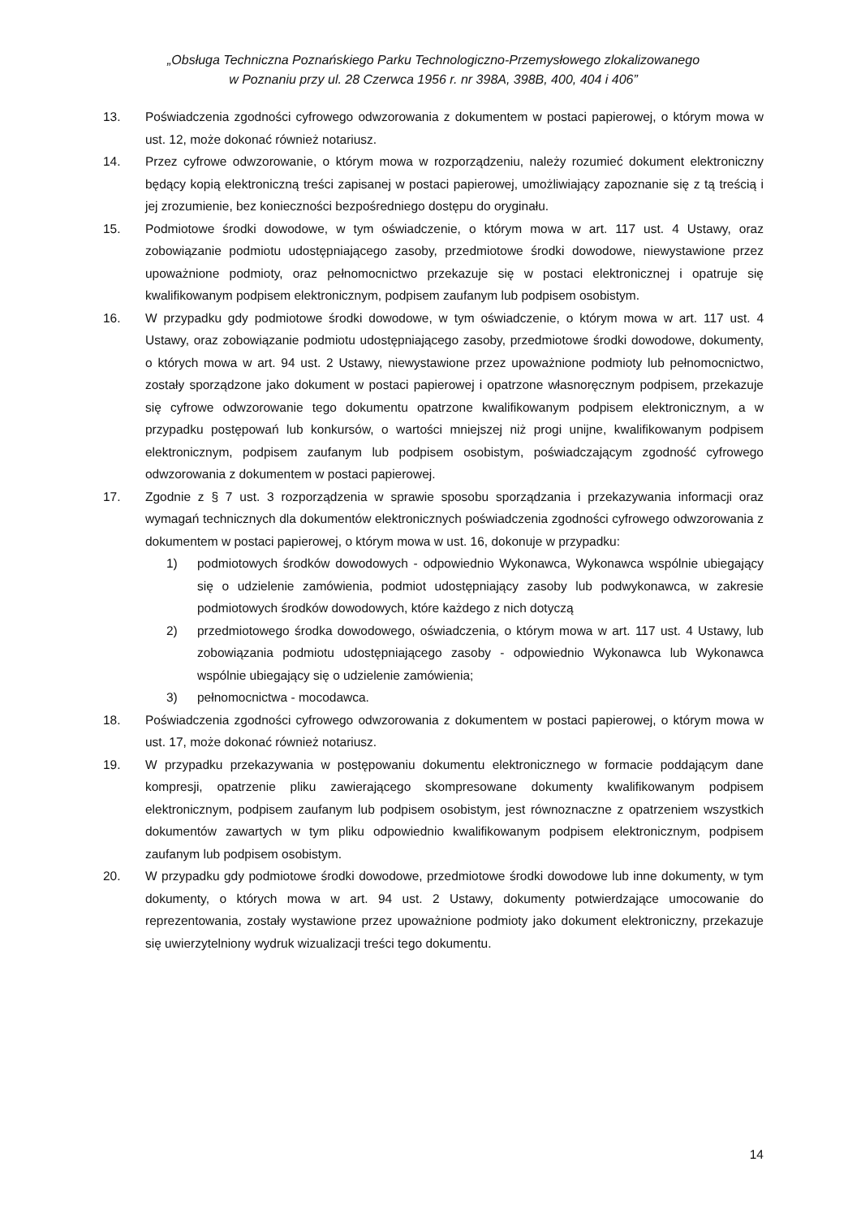„Obsługa Techniczna Poznańskiego Parku Technologiczno-Przemysłowego zlokalizowanego
w Poznaniu przy ul. 28 Czerwca 1956 r. nr 398A, 398B, 400, 404 i 406”
13. Poświadczenia zgodności cyfrowego odwzorowania z dokumentem w postaci papierowej, o którym mowa w ust. 12, może dokonać również notariusz.
14. Przez cyfrowe odwzorowanie, o którym mowa w rozporządzeniu, należy rozumieć dokument elektroniczny będący kopią elektroniczną treści zapisanej w postaci papierowej, umożliwiający zapoznanie się z tą treścią i jej zrozumienie, bez konieczności bezpośredniego dostępu do oryginału.
15. Podmiotowe środki dowodowe, w tym oświadczenie, o którym mowa w art. 117 ust. 4 Ustawy, oraz zobowiązanie podmiotu udostępniającego zasoby, przedmiotowe środki dowodowe, niewystawione przez upoważnione podmioty, oraz pełnomocnictwo przekazuje się w postaci elektronicznej i opatruje się kwalifikowanym podpisem elektronicznym, podpisem zaufanym lub podpisem osobistym.
16. W przypadku gdy podmiotowe środki dowodowe, w tym oświadczenie, o którym mowa w art. 117 ust. 4 Ustawy, oraz zobowiązanie podmiotu udostępniającego zasoby, przedmiotowe środki dowodowe, dokumenty, o których mowa w art. 94 ust. 2 Ustawy, niewystawione przez upoważnione podmioty lub pełnomocnictwo, zostały sporządzone jako dokument w postaci papierowej i opatrzone własnoręcznym podpisem, przekazuje się cyfrowe odwzorowanie tego dokumentu opatrzone kwalifikowanym podpisem elektronicznym, a w przypadku postępowań lub konkursów, o wartości mniejszej niż progi unijne, kwalifikowanym podpisem elektronicznym, podpisem zaufanym lub podpisem osobistym, poświadczającym zgodność cyfrowego odwzorowania z dokumentem w postaci papierowej.
17. Zgodnie z § 7 ust. 3 rozporządzenia w sprawie sposobu sporządzania i przekazywania informacji oraz wymagań technicznych dla dokumentów elektronicznych poświadczenia zgodności cyfrowego odwzorowania z dokumentem w postaci papierowej, o którym mowa w ust. 16, dokonuje w przypadku:
1) podmiotowych środków dowodowych - odpowiednio Wykonawca, Wykonawca wspólnie ubiegający się o udzielenie zamówienia, podmiot udostępniający zasoby lub podwykonawca, w zakresie podmiotowych środków dowodowych, które każdego z nich dotyczą
2) przedmiotowego środka dowodowego, oświadczenia, o którym mowa w art. 117 ust. 4 Ustawy, lub zobowiązania podmiotu udostępniającego zasoby - odpowiednio Wykonawca lub Wykonawca wspólnie ubiegający się o udzielenie zamówienia;
3) pełnomocnictwa - mocodawca.
18. Poświadczenia zgodności cyfrowego odwzorowania z dokumentem w postaci papierowej, o którym mowa w ust. 17, może dokonać również notariusz.
19. W przypadku przekazywania w postępowaniu dokumentu elektronicznego w formacie poddającym dane kompresji, opatrzenie pliku zawierającego skompresowane dokumenty kwalifikowanym podpisem elektronicznym, podpisem zaufanym lub podpisem osobistym, jest równoznaczne z opatrzeniem wszystkich dokumentów zawartych w tym pliku odpowiednio kwalifikowanym podpisem elektronicznym, podpisem zaufanym lub podpisem osobistym.
20. W przypadku gdy podmiotowe środki dowodowe, przedmiotowe środki dowodowe lub inne dokumenty, w tym dokumenty, o których mowa w art. 94 ust. 2 Ustawy, dokumenty potwierdzające umocowanie do reprezentowania, zostały wystawione przez upoważnione podmioty jako dokument elektroniczny, przekazuje się uwierzytelniony wydruk wizualizacji treści tego dokumentu.
14